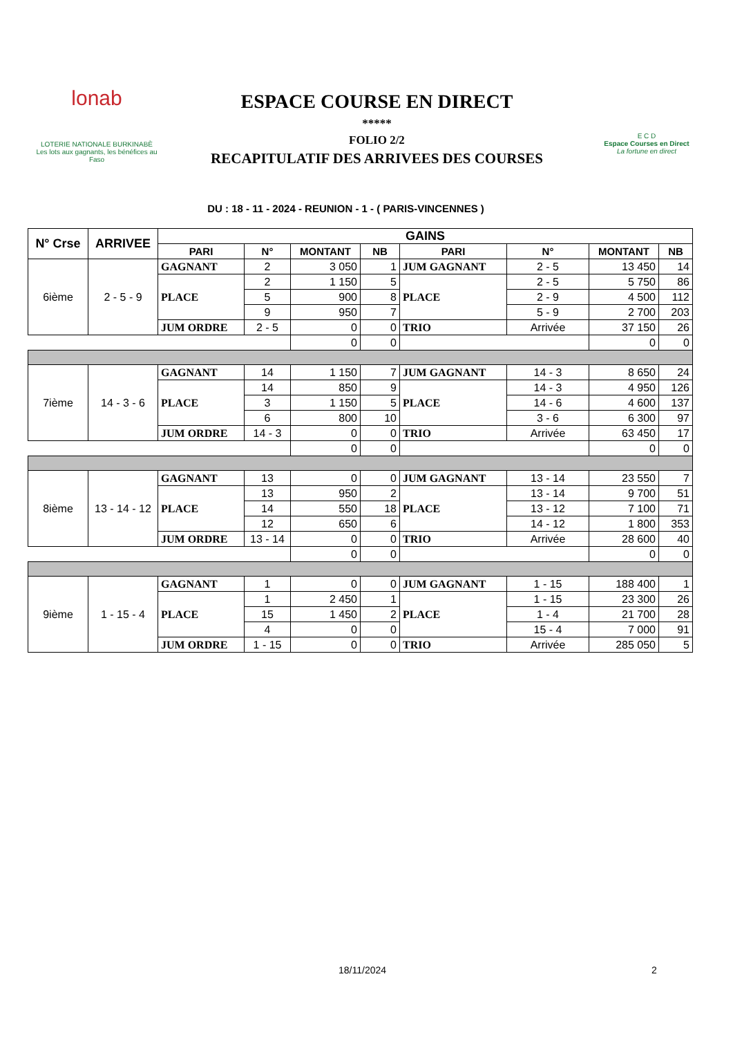lonab
LOTERIE NATIONALE BURKINABÈ
Les lots aux gagnants, les bénéfices au Faso
ESPACE COURSE EN DIRECT
*****
FOLIO 2/2
RECAPITULATIF DES ARRIVEES DES COURSES
E C D
Espace Courses en Direct
La fortune en direct
DU : 18 - 11 - 2024 - REUNION - 1 - ( PARIS-VINCENNES )
| N° Crse | ARRIVEE | GAINS | | | | | | | |
| --- | --- | --- | --- | --- | --- | --- | --- | --- | --- |
| | | PARI | N° | MONTANT | NB | PARI | N° | MONTANT | NB |
| 6ième | 2 - 5 - 9 | GAGNANT | 2 | 3 050 | 1 | JUM GAGNANT | 2 - 5 | 13 450 | 14 |
| | | PLACE | 2 | 1 150 | 5 | PLACE | 2 - 5 | 5 750 | 86 |
| | | | 5 | 900 | 8 | | 2 - 9 | 4 500 | 112 |
| | | | 9 | 950 | 7 | | 5 - 9 | 2 700 | 203 |
| | | JUM ORDRE | 2 - 5 | 0 | 0 | TRIO | Arrivée | 37 150 | 26 |
| | | | | 0 | 0 | | | 0 | 0 |
| 7ième | 14 - 3 - 6 | GAGNANT | 14 | 1 150 | 7 | JUM GAGNANT | 14 - 3 | 8 650 | 24 |
| | | PLACE | 14 | 850 | 9 | PLACE | 14 - 3 | 4 950 | 126 |
| | | | 3 | 1 150 | 5 | | 14 - 6 | 4 600 | 137 |
| | | | 6 | 800 | 10 | | 3 - 6 | 6 300 | 97 |
| | | JUM ORDRE | 14 - 3 | 0 | 0 | TRIO | Arrivée | 63 450 | 17 |
| | | | | 0 | 0 | | | 0 | 0 |
| 8ième | 13 - 14 - 12 | GAGNANT | 13 | 0 | 0 | JUM GAGNANT | 13 - 14 | 23 550 | 7 |
| | | PLACE | 13 | 950 | 2 | PLACE | 13 - 14 | 9 700 | 51 |
| | | | 14 | 550 | 18 | | 13 - 12 | 7 100 | 71 |
| | | | 12 | 650 | 6 | | 14 - 12 | 1 800 | 353 |
| | | JUM ORDRE | 13 - 14 | 0 | 0 | TRIO | Arrivée | 28 600 | 40 |
| | | | | 0 | 0 | | | 0 | 0 |
| 9ième | 1 - 15 - 4 | GAGNANT | 1 | 0 | 0 | JUM GAGNANT | 1 - 15 | 188 400 | 1 |
| | | PLACE | 1 | 2 450 | 1 | PLACE | 1 - 15 | 23 300 | 26 |
| | | | 15 | 1 450 | 2 | | 1 - 4 | 21 700 | 28 |
| | | | 4 | 0 | 0 | | 15 - 4 | 7 000 | 91 |
| | | JUM ORDRE | 1 - 15 | 0 | 0 | TRIO | Arrivée | 285 050 | 5 |
18/11/2024 2